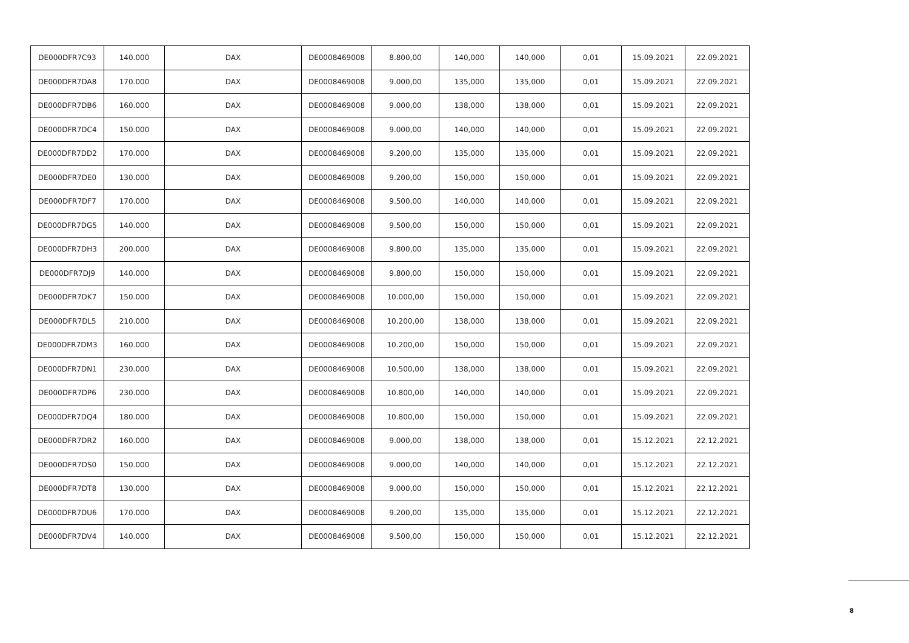| DE000DFR7C93 | 140.000 | DAX | DE0008469008 | 8.800,00 | 140,000 | 140,000 | 0,01 | 15.09.2021 | 22.09.2021 |
| DE000DFR7DA8 | 170.000 | DAX | DE0008469008 | 9.000,00 | 135,000 | 135,000 | 0,01 | 15.09.2021 | 22.09.2021 |
| DE000DFR7DB6 | 160.000 | DAX | DE0008469008 | 9.000,00 | 138,000 | 138,000 | 0,01 | 15.09.2021 | 22.09.2021 |
| DE000DFR7DC4 | 150.000 | DAX | DE0008469008 | 9.000,00 | 140,000 | 140,000 | 0,01 | 15.09.2021 | 22.09.2021 |
| DE000DFR7DD2 | 170.000 | DAX | DE0008469008 | 9.200,00 | 135,000 | 135,000 | 0,01 | 15.09.2021 | 22.09.2021 |
| DE000DFR7DE0 | 130.000 | DAX | DE0008469008 | 9.200,00 | 150,000 | 150,000 | 0,01 | 15.09.2021 | 22.09.2021 |
| DE000DFR7DF7 | 170.000 | DAX | DE0008469008 | 9.500,00 | 140,000 | 140,000 | 0,01 | 15.09.2021 | 22.09.2021 |
| DE000DFR7DG5 | 140.000 | DAX | DE0008469008 | 9.500,00 | 150,000 | 150,000 | 0,01 | 15.09.2021 | 22.09.2021 |
| DE000DFR7DH3 | 200.000 | DAX | DE0008469008 | 9.800,00 | 135,000 | 135,000 | 0,01 | 15.09.2021 | 22.09.2021 |
| DE000DFR7DJ9 | 140.000 | DAX | DE0008469008 | 9.800,00 | 150,000 | 150,000 | 0,01 | 15.09.2021 | 22.09.2021 |
| DE000DFR7DK7 | 150.000 | DAX | DE0008469008 | 10.000,00 | 150,000 | 150,000 | 0,01 | 15.09.2021 | 22.09.2021 |
| DE000DFR7DL5 | 210.000 | DAX | DE0008469008 | 10.200,00 | 138,000 | 138,000 | 0,01 | 15.09.2021 | 22.09.2021 |
| DE000DFR7DM3 | 160.000 | DAX | DE0008469008 | 10.200,00 | 150,000 | 150,000 | 0,01 | 15.09.2021 | 22.09.2021 |
| DE000DFR7DN1 | 230.000 | DAX | DE0008469008 | 10.500,00 | 138,000 | 138,000 | 0,01 | 15.09.2021 | 22.09.2021 |
| DE000DFR7DP6 | 230.000 | DAX | DE0008469008 | 10.800,00 | 140,000 | 140,000 | 0,01 | 15.09.2021 | 22.09.2021 |
| DE000DFR7DQ4 | 180.000 | DAX | DE0008469008 | 10.800,00 | 150,000 | 150,000 | 0,01 | 15.09.2021 | 22.09.2021 |
| DE000DFR7DR2 | 160.000 | DAX | DE0008469008 | 9.000,00 | 138,000 | 138,000 | 0,01 | 15.12.2021 | 22.12.2021 |
| DE000DFR7DS0 | 150.000 | DAX | DE0008469008 | 9.000,00 | 140,000 | 140,000 | 0,01 | 15.12.2021 | 22.12.2021 |
| DE000DFR7DT8 | 130.000 | DAX | DE0008469008 | 9.000,00 | 150,000 | 150,000 | 0,01 | 15.12.2021 | 22.12.2021 |
| DE000DFR7DU6 | 170.000 | DAX | DE0008469008 | 9.200,00 | 135,000 | 135,000 | 0,01 | 15.12.2021 | 22.12.2021 |
| DE000DFR7DV4 | 140.000 | DAX | DE0008469008 | 9.500,00 | 150,000 | 150,000 | 0,01 | 15.12.2021 | 22.12.2021 |
8